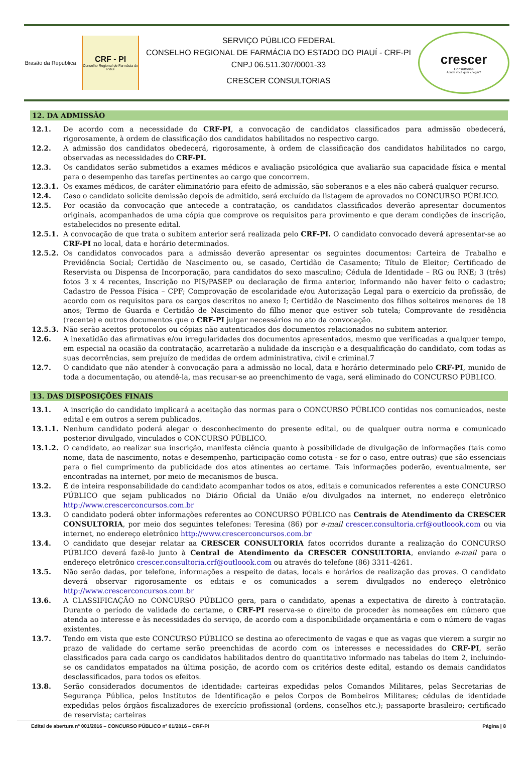Brasão da República
CRF - PI
Conselho Regional de Farmácia do Piauí
SERVIÇO PÚBLICO FEDERAL
CONSELHO REGIONAL DE FARMÁCIA DO ESTADO DO PIAUÍ - CRF-PI
CNPJ 06.511.307/0001-33
CRESCER CONSULTORIAS
crescer
Consultorias
Aonde você quer chegar?
12. DA ADMISSÃO
12.1. De acordo com a necessidade do CRF-PI, a convocação de candidatos classificados para admissão obedecerá, rigorosamente, à ordem de classificação dos candidatos habilitados no respectivo cargo.
12.2. A admissão dos candidatos obedecerá, rigorosamente, à ordem de classificação dos candidatos habilitados no cargo, observadas as necessidades do CRF-PI.
12.3. Os candidatos serão submetidos a exames médicos e avaliação psicológica que avaliarão sua capacidade física e mental para o desempenho das tarefas pertinentes ao cargo que concorrem.
12.3.1. Os exames médicos, de caráter eliminatório para efeito de admissão, são soberanos e a eles não caberá qualquer recurso.
12.4. Caso o candidato solicite demissão depois de admitido, será excluído da listagem de aprovados no CONCURSO PÚBLICO.
12.5. Por ocasião da convocação que antecede a contratação, os candidatos classificados deverão apresentar documentos originais, acompanhados de uma cópia que comprove os requisitos para provimento e que deram condições de inscrição, estabelecidos no presente edital.
12.5.1. A convocação de que trata o subitem anterior será realizada pelo CRF-PI. O candidato convocado deverá apresentar-se ao CRF-PI no local, data e horário determinados.
12.5.2. Os candidatos convocados para a admissão deverão apresentar os seguintes documentos: Carteira de Trabalho e Previdência Social; Certidão de Nascimento ou, se casado, Certidão de Casamento; Título de Eleitor; Certificado de Reservista ou Dispensa de Incorporação, para candidatos do sexo masculino; Cédula de Identidade – RG ou RNE; 3 (três) fotos 3 x 4 recentes, Inscrição no PIS/PASEP ou declaração de firma anterior, informando não haver feito o cadastro; Cadastro de Pessoa Física – CPF; Comprovação de escolaridade e/ou Autorização Legal para o exercício da profissão, de acordo com os requisitos para os cargos descritos no anexo I; Certidão de Nascimento dos filhos solteiros menores de 18 anos; Termo de Guarda e Certidão de Nascimento do filho menor que estiver sob tutela; Comprovante de residência (recente) e outros documentos que o CRF-PI julgar necessários no ato da convocação.
12.5.3. Não serão aceitos protocolos ou cópias não autenticados dos documentos relacionados no subitem anterior.
12.6. A inexatidão das afirmativas e/ou irregularidades dos documentos apresentados, mesmo que verificadas a qualquer tempo, em especial na ocasião da contratação, acarretarão a nulidade da inscrição e a desqualificação do candidato, com todas as suas decorrências, sem prejuízo de medidas de ordem administrativa, civil e criminal.7
12.7. O candidato que não atender à convocação para a admissão no local, data e horário determinado pelo CRF-PI, munido de toda a documentação, ou atendê-la, mas recusar-se ao preenchimento de vaga, será eliminado do CONCURSO PÚBLICO.
13. DAS DISPOSIÇÕES FINAIS
13.1. A inscrição do candidato implicará a aceitação das normas para o CONCURSO PÚBLICO contidas nos comunicados, neste edital e em outros a serem publicados.
13.1.1. Nenhum candidato poderá alegar o desconhecimento do presente edital, ou de qualquer outra norma e comunicado posterior divulgado, vinculados o CONCURSO PÚBLICO.
13.1.2. O candidato, ao realizar sua inscrição, manifesta ciência quanto à possibilidade de divulgação de informações (tais como nome, data de nascimento, notas e desempenho, participação como cotista - se for o caso, entre outras) que são essenciais para o fiel cumprimento da publicidade dos atos atinentes ao certame. Tais informações poderão, eventualmente, ser encontradas na internet, por meio de mecanismos de busca.
13.2. É de inteira responsabilidade do candidato acompanhar todos os atos, editais e comunicados referentes a este CONCURSO PÚBLICO que sejam publicados no Diário Oficial da União e/ou divulgados na internet, no endereço eletrônico http://www.crescerconcursos.com.br
13.3. O candidato poderá obter informações referentes ao CONCURSO PÚBLICO nas Centrais de Atendimento da CRESCER CONSULTORIA, por meio dos seguintes telefones: Teresina (86) por e-mail crescer.consultoria.crf@outloook.com ou via internet, no endereço eletrônico http://www.crescerconcursos.com.br
13.4. O candidato que desejar relatar aa CRESCER CONSULTORIA fatos ocorridos durante a realização do CONCURSO PÚBLICO deverá fazê-lo junto à Central de Atendimento da CRESCER CONSULTORIA, enviando e-mail para o endereço eletrônico crescer.consultoria.crf@outloook.com ou através do telefone (86) 3311-4261.
13.5. Não serão dadas, por telefone, informações a respeito de datas, locais e horários de realização das provas. O candidato deverá observar rigorosamente os editais e os comunicados a serem divulgados no endereço eletrônico http://www.crescerconcursos.com.br
13.6. A CLASSIFICAÇÃO no CONCURSO PÚBLICO gera, para o candidato, apenas a expectativa de direito à contratação. Durante o período de validade do certame, o CRF-PI reserva-se o direito de proceder às nomeações em número que atenda ao interesse e às necessidades do serviço, de acordo com a disponibilidade orçamentária e com o número de vagas existentes.
13.7. Tendo em vista que este CONCURSO PÚBLICO se destina ao oferecimento de vagas e que as vagas que vierem a surgir no prazo de validade do certame serão preenchidas de acordo com os interesses e necessidades do CRF-PI, serão classificados para cada cargo os candidatos habilitados dentro do quantitativo informado nas tabelas do item 2, incluindo-se os candidatos empatados na última posição, de acordo com os critérios deste edital, estando os demais candidatos desclassificados, para todos os efeitos.
13.8. Serão considerados documentos de identidade: carteiras expedidas pelos Comandos Militares, pelas Secretarias de Segurança Pública, pelos Institutos de Identificação e pelos Corpos de Bombeiros Militares; cédulas de identidade expedidas pelos órgãos fiscalizadores de exercício profissional (ordens, conselhos etc.); passaporte brasileiro; certificado de reservista; carteiras
Edital de abertura nº 001/2016 – CONCURSO PÚBLICO nº 01/2016 – CRF-PI Página | 8